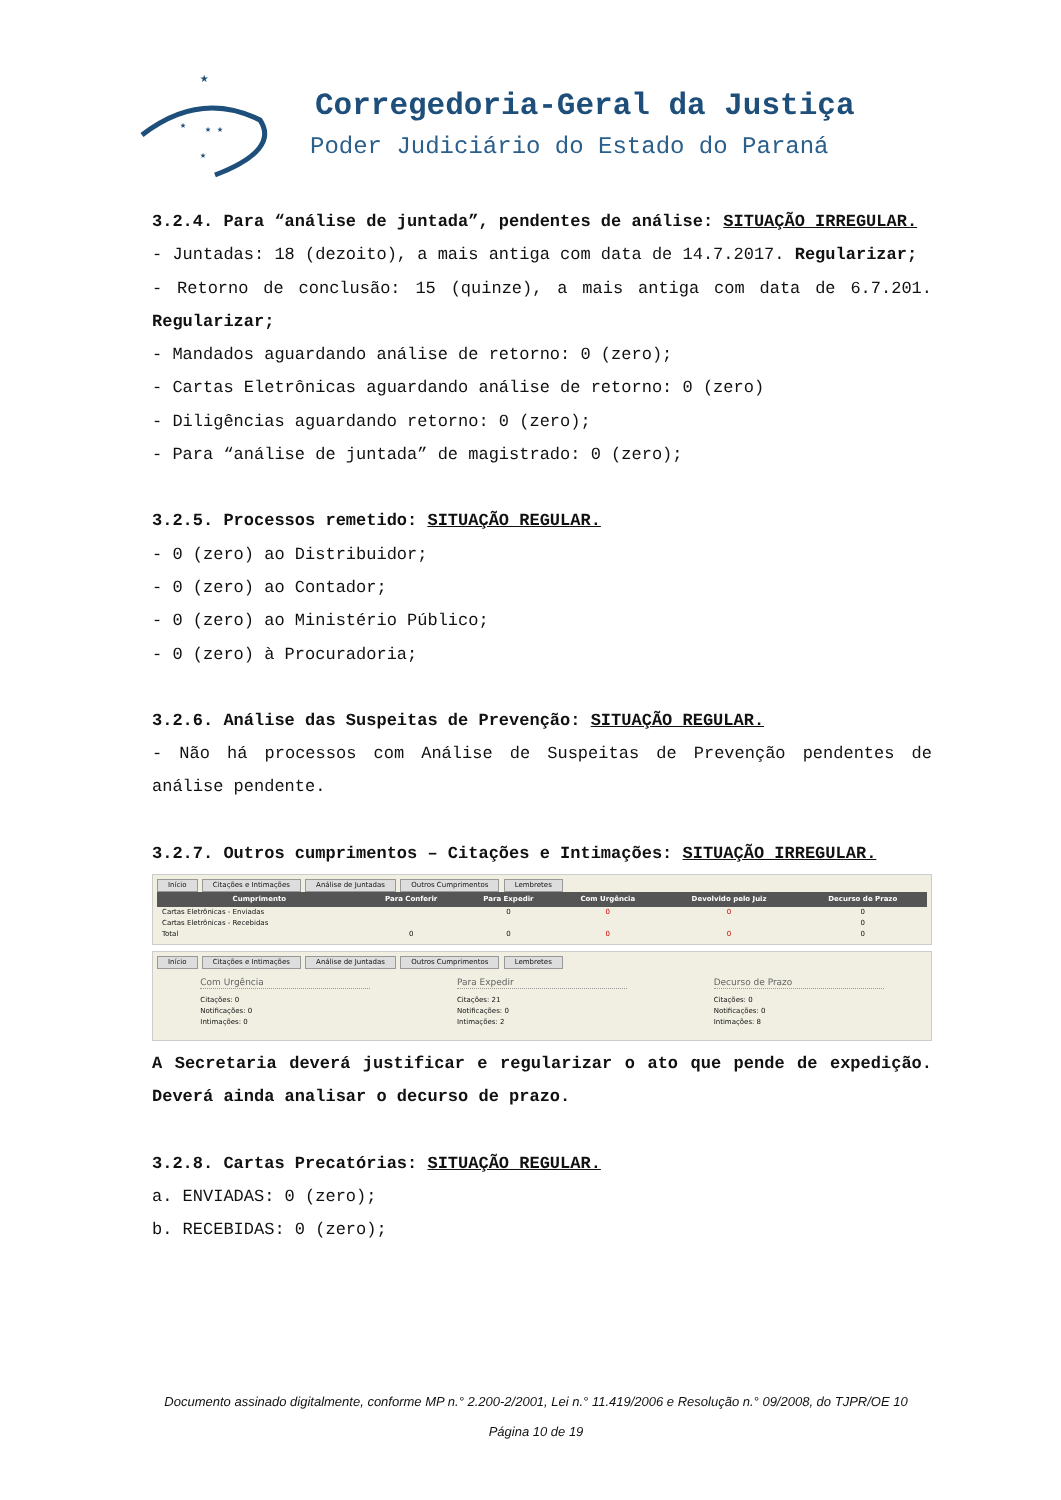★
★
★ ★
★
Corregedoria-Geral da Justiça
Poder Judiciário do Estado do Paraná
3.2.4. Para “análise de juntada”, pendentes de análise: SITUAÇÃO IRREGULAR.
- Juntadas: 18 (dezoito), a mais antiga com data de 14.7.2017. Regularizar;
- Retorno de conclusão: 15 (quinze), a mais antiga com data de 6.7.201. Regularizar;
- Mandados aguardando análise de retorno: 0 (zero);
- Cartas Eletrônicas aguardando análise de retorno: 0 (zero)
- Diligências aguardando retorno: 0 (zero);
- Para “análise de juntada” de magistrado: 0 (zero);
3.2.5. Processos remetido: SITUAÇÃO REGULAR.
- 0 (zero) ao Distribuidor;
- 0 (zero) ao Contador;
- 0 (zero) ao Ministério Público;
- 0 (zero) à Procuradoria;
3.2.6. Análise das Suspeitas de Prevenção: SITUAÇÃO REGULAR.
- Não há processos com Análise de Suspeitas de Prevenção pendentes de análise pendente.
3.2.7. Outros cumprimentos – Citações e Intimações: SITUAÇÃO IRREGULAR.
Início Citações e Intimações Análise de Juntadas Outros Cumprimentos Lembretes
| Cumprimento | Para Conferir | Para Expedir | Com Urgência | Devolvido pelo Juiz | Decurso de Prazo |
| --- | --- | --- | --- | --- | --- |
| Cartas Eletrônicas - Enviadas | | 0 | 0 | 0 | 0 |
| Cartas Eletrônicas - Recebidas | | | | | 0 |
| Total | 0 | 0 | 0 | 0 | 0 |
Início Citações e Intimações Análise de Juntadas Outros Cumprimentos Lembretes
Com Urgência
Citações: 0
Notificações: 0
Intimações: 0
Para Expedir
Citações: 21
Notificações: 0
Intimações: 2
Decurso de Prazo
Citações: 0
Notificações: 0
Intimações: 8
A Secretaria deverá justificar e regularizar o ato que pende de expedição. Deverá ainda analisar o decurso de prazo.
3.2.8. Cartas Precatórias: SITUAÇÃO REGULAR.
a. ENVIADAS: 0 (zero);
b. RECEBIDAS: 0 (zero);
Documento assinado digitalmente, conforme MP n.° 2.200-2/2001, Lei n.° 11.419/2006 e Resolução n.° 09/2008, do TJPR/OE 10
Página 10 de 19